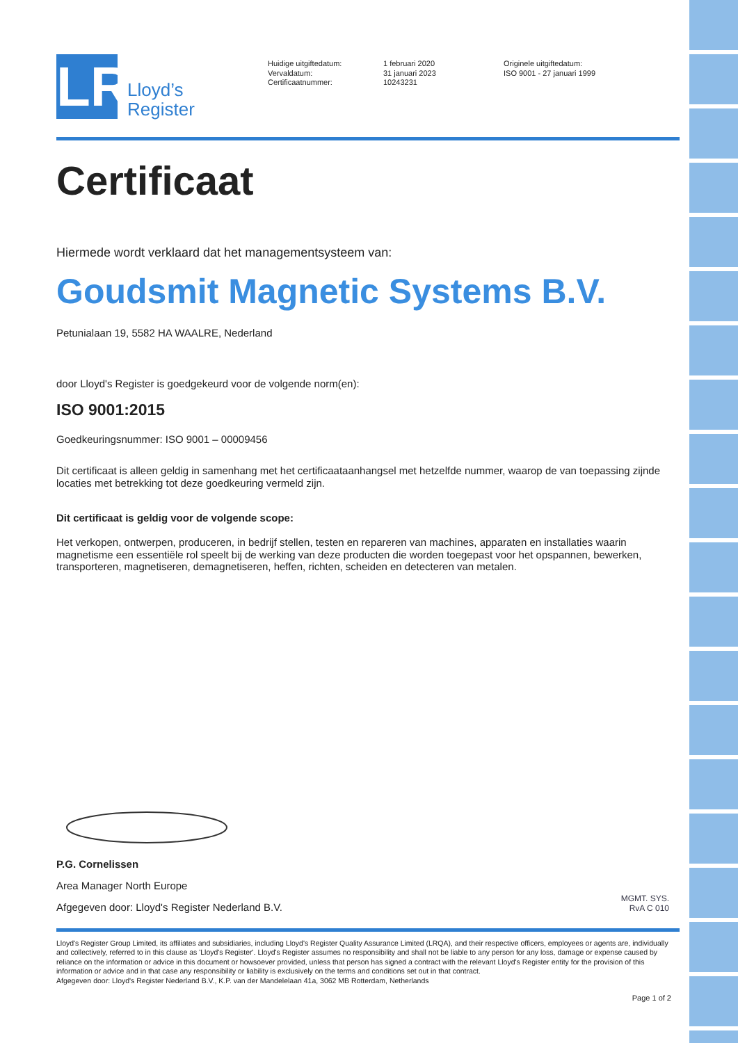LR
Lloyd’s
Register
Huidige uitgiftedatum:
Vervaldatum:
Certificaatnummer:
1 februari 2020
31 januari 2023
10243231
Originele uitgiftedatum:
ISO 9001 - 27 januari 1999
Certificaat
Hiermede wordt verklaard dat het managementsysteem van:
Goudsmit Magnetic Systems B.V.
Petunialaan 19, 5582 HA WAALRE, Nederland
door Lloyd's Register is goedgekeurd voor de volgende norm(en):
ISO 9001:2015
Goedkeuringsnummer: ISO 9001 – 00009456
Dit certificaat is alleen geldig in samenhang met het certificaataanhangsel met hetzelfde nummer, waarop de van toepassing zijnde locaties met betrekking tot deze goedkeuring vermeld zijn.
Dit certificaat is geldig voor de volgende scope:
Het verkopen, ontwerpen, produceren, in bedrijf stellen, testen en repareren van machines, apparaten en installaties waarin magnetisme een essentiële rol speelt bij de werking van deze producten die worden toegepast voor het opspannen, bewerken, transporteren, magnetiseren, demagnetiseren, heffen, richten, scheiden en detecteren van metalen.
P.G. Cornelissen
Area Manager North Europe
Afgegeven door: Lloyd's Register Nederland B.V.
MGMT. SYS.
RvA C 010
Lloyd's Register Group Limited, its affiliates and subsidiaries, including Lloyd's Register Quality Assurance Limited (LRQA), and their respective officers, employees or agents are, individually and collectively, referred to in this clause as 'Lloyd's Register'. Lloyd's Register assumes no responsibility and shall not be liable to any person for any loss, damage or expense caused by reliance on the information or advice in this document or howsoever provided, unless that person has signed a contract with the relevant Lloyd's Register entity for the provision of this information or advice and in that case any responsibility or liability is exclusively on the terms and conditions set out in that contract.
Afgegeven door: Lloyd's Register Nederland B.V., K.P. van der Mandelelaan 41a, 3062 MB Rotterdam, Netherlands
Page 1 of 2